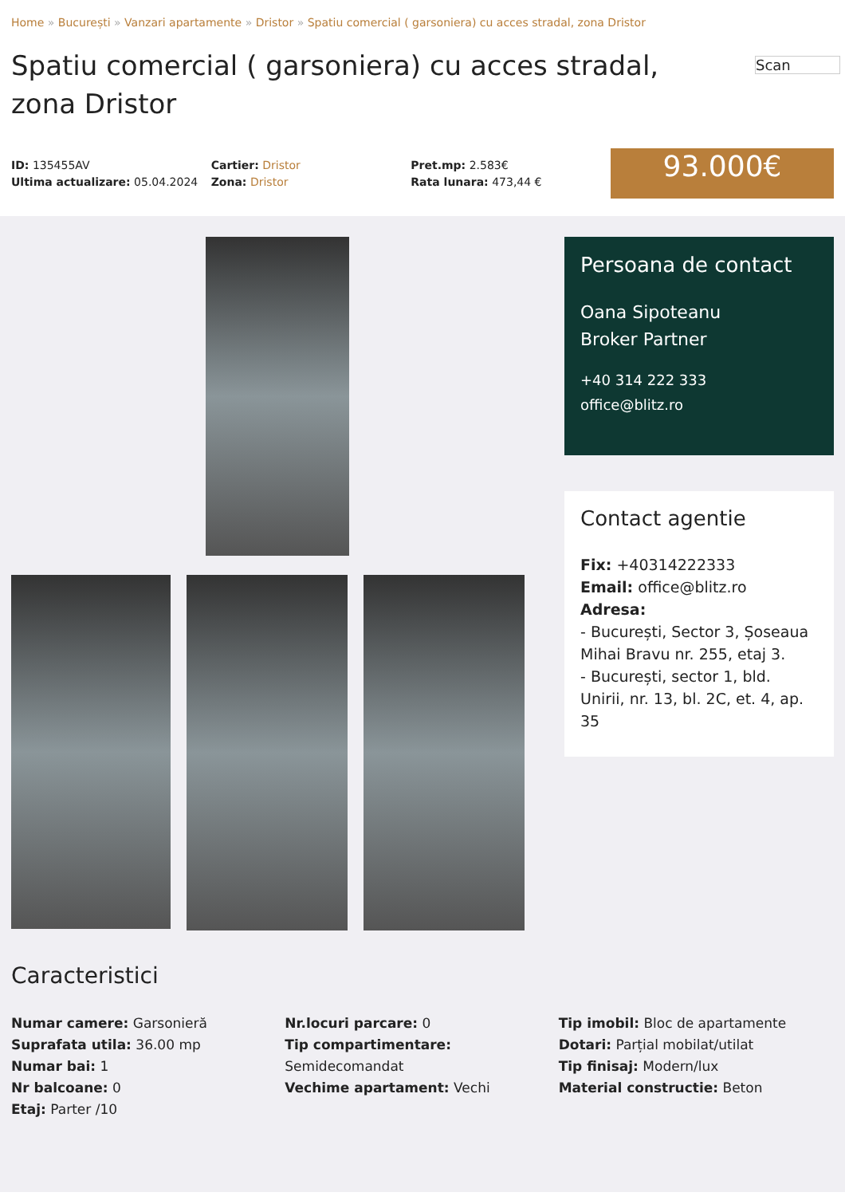Home » București » Vanzari apartamente » Dristor » Spatiu comercial ( garsoniera) cu acces stradal, zona Dristor
Scan
Spatiu comercial ( garsoniera) cu acces stradal, zona Dristor
ID: 135455AV
Ultima actualizare: 05.04.2024
Cartier: Dristor
Zona: Dristor
Pret.mp: 2.583€
Rata lunara: 473,44 €
93.000€
Caracteristici
Numar camere: Garsonieră
Suprafata utila: 36.00 mp
Numar bai: 1
Nr balcoane: 0
Etaj: Parter /10
Nr.locuri parcare: 0
Tip compartimentare:
Semidecomandat
Vechime apartament: Vechi
Tip imobil: Bloc de apartamente
Dotari: Parțial mobilat/utilat
Tip finisaj: Modern/lux
Material constructie: Beton
Persoana de contact
Oana Sipoteanu
Broker Partner
+40 314 222 333
office@blitz.ro
Contact agentie
Fix: +40314222333
Email: office@blitz.ro
Adresa:
- București, Sector 3, Șoseaua Mihai Bravu nr. 255, etaj 3.
- București, sector 1, bld. Unirii, nr. 13, bl. 2C, et. 4, ap. 35